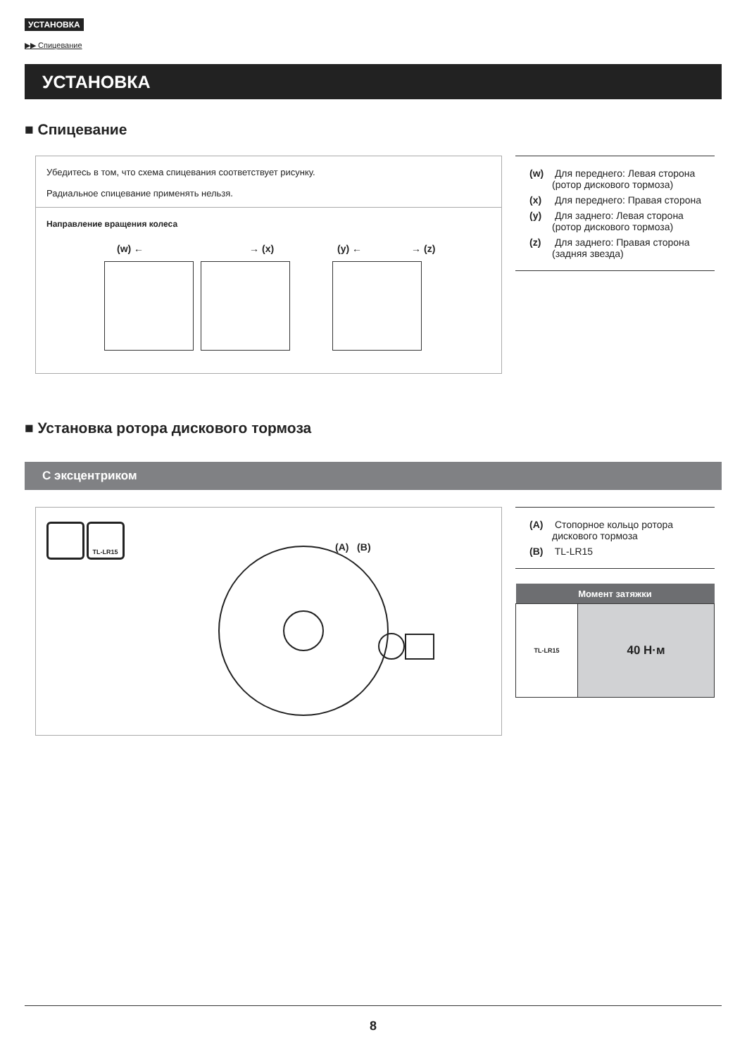УСТАНОВКА
▶▶ Спицевание
УСТАНОВКА
■ Спицевание
Убедитесь в том, что схема спицевания соответствует рисунку.
Радиальное спицевание применять нельзя.
Направление вращения колеса
(w) ← → (x) (y) ← → (z)
(w) Для переднего: Левая сторона (ротор дискового тормоза)
(x) Для переднего: Правая сторона
(y) Для заднего: Левая сторона (ротор дискового тормоза)
(z) Для заднего: Правая сторона (задняя звезда)
■ Установка ротора дискового тормоза
С эксцентриком
TL-LR15
(A) (B)
(A) Стопорное кольцо ротора дискового тормоза
(B) TL-LR15
| Момент затяжки | |
| --- | --- |
| TL-LR15 | 40 Н·м |
8